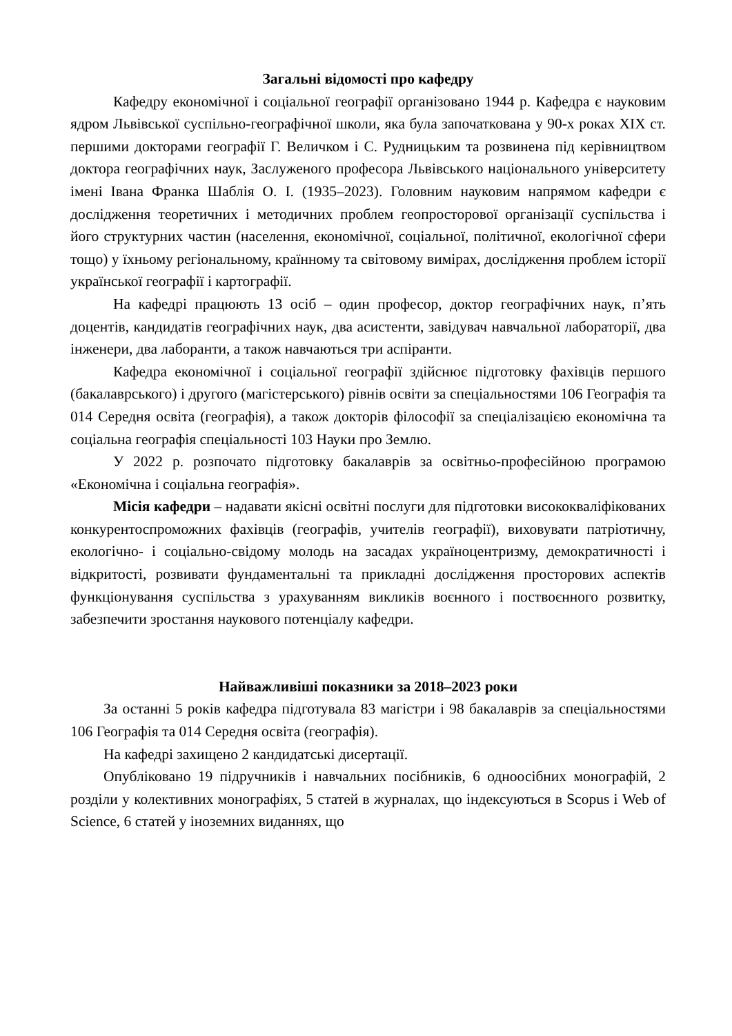Загальні відомості про кафедру
Кафедру економічної і соціальної географії організовано 1944 р. Кафедра є науковим ядром Львівської суспільно-географічної школи, яка була започаткована у 90-х роках ХІХ ст. першими докторами географії Г. Величком і С. Рудницьким та розвинена під керівництвом доктора географічних наук, Заслуженого професора Львівського національного університету імені Івана Франка Шаблія О. І. (1935–2023). Головним науковим напрямом кафедри є дослідження теоретичних і методичних проблем геопросторової організації суспільства і його структурних частин (населення, економічної, соціальної, політичної, екологічної сфери тощо) у їхньому регіональному, країнному та світовому вимірах, дослідження проблем історії української географії і картографії.
На кафедрі працюють 13 осіб – один професор, доктор географічних наук, п’ять доцентів, кандидатів географічних наук, два асистенти, завідувач навчальної лабораторії, два інженери, два лаборанти, а також навчаються три аспіранти.
Кафедра економічної і соціальної географії здійснює підготовку фахівців першого (бакалаврського) і другого (магістерського) рівнів освіти за спеціальностями 106 Географія та 014 Середня освіта (географія), а також докторів філософії за спеціалізацією економічна та соціальна географія спеціальності 103 Науки про Землю.
У 2022 р. розпочато підготовку бакалаврів за освітньо-професійною програмою «Економічна і соціальна географія».
Місія кафедри – надавати якісні освітні послуги для підготовки висококваліфікованих конкурентоспроможних фахівців (географів, учителів географії), виховувати патріотичну, екологічно- і соціально-свідому молодь на засадах україноцентризму, демократичності і відкритості, розвивати фундаментальні та прикладні дослідження просторових аспектів функціонування суспільства з урахуванням викликів воєнного і поствоєнного розвитку, забезпечити зростання наукового потенціалу кафедри.
Найважливіші показники за 2018–2023 роки
За останні 5 років кафедра підготувала 83 магістри і 98 бакалаврів за спеціальностями 106 Географія та 014 Середня освіта (географія).
На кафедрі захищено 2 кандидатські дисертації.
Опубліковано 19 підручників і навчальних посібників, 6 одноосібних монографій, 2 розділи у колективних монографіях, 5 статей в журналах, що індексуються в Scopus і Web of Science, 6 статей у іноземних виданнях, що